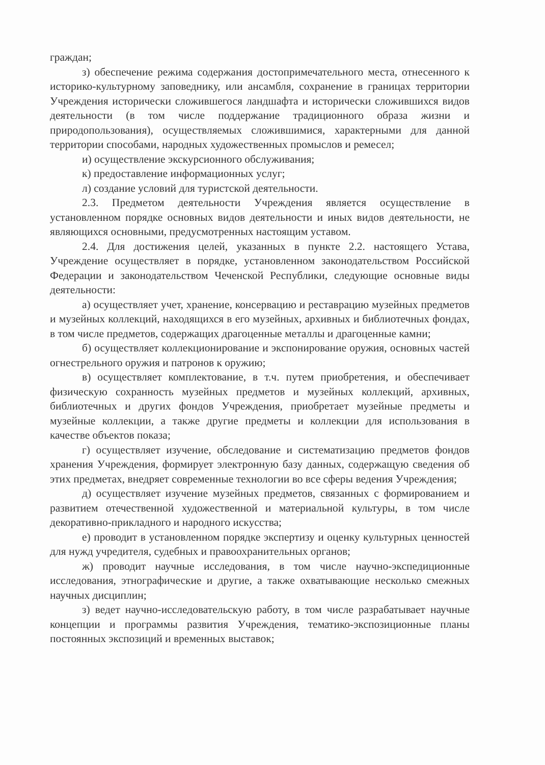граждан;
з) обеспечение режима содержания достопримечательного места, отнесенного к историко-культурному заповеднику, или ансамбля, сохранение в границах территории Учреждения исторически сложившегося ландшафта и исторически сложившихся видов деятельности (в том числе поддержание традиционного образа жизни и природопользования), осуществляемых сложившимися, характерными для данной территории способами, народных художественных промыслов и ремесел;
и) осуществление экскурсионного обслуживания;
к) предоставление информационных услуг;
л) создание условий для туристской деятельности.
2.3. Предметом деятельности Учреждения является осуществление в установленном порядке основных видов деятельности и иных видов деятельности, не являющихся основными, предусмотренных настоящим уставом.
2.4. Для достижения целей, указанных в пункте 2.2. настоящего Устава, Учреждение осуществляет в порядке, установленном законодательством Российской Федерации и законодательством Чеченской Республики, следующие основные виды деятельности:
а) осуществляет учет, хранение, консервацию и реставрацию музейных предметов и музейных коллекций, находящихся в его музейных, архивных и библиотечных фондах, в том числе предметов, содержащих драгоценные металлы и драгоценные камни;
б) осуществляет коллекционирование и экспонирование оружия, основных частей огнестрельного оружия и патронов к оружию;
в) осуществляет комплектование, в т.ч. путем приобретения, и обеспечивает физическую сохранность музейных предметов и музейных коллекций, архивных, библиотечных и других фондов Учреждения, приобретает музейные предметы и музейные коллекции, а также другие предметы и коллекции для использования в качестве объектов показа;
г) осуществляет изучение, обследование и систематизацию предметов фондов хранения Учреждения, формирует электронную базу данных, содержащую сведения об этих предметах, внедряет современные технологии во все сферы ведения Учреждения;
д) осуществляет изучение музейных предметов, связанных с формированием и развитием отечественной художественной и материальной культуры, в том числе декоративно-прикладного и народного искусства;
е) проводит в установленном порядке экспертизу и оценку культурных ценностей для нужд учредителя, судебных и правоохранительных органов;
ж) проводит научные исследования, в том числе научно-экспедиционные исследования, этнографические и другие, а также охватывающие несколько смежных научных дисциплин;
з) ведет научно-исследовательскую работу, в том числе разрабатывает научные концепции и программы развития Учреждения, тематико-экспозиционные планы постоянных экспозиций и временных выставок;